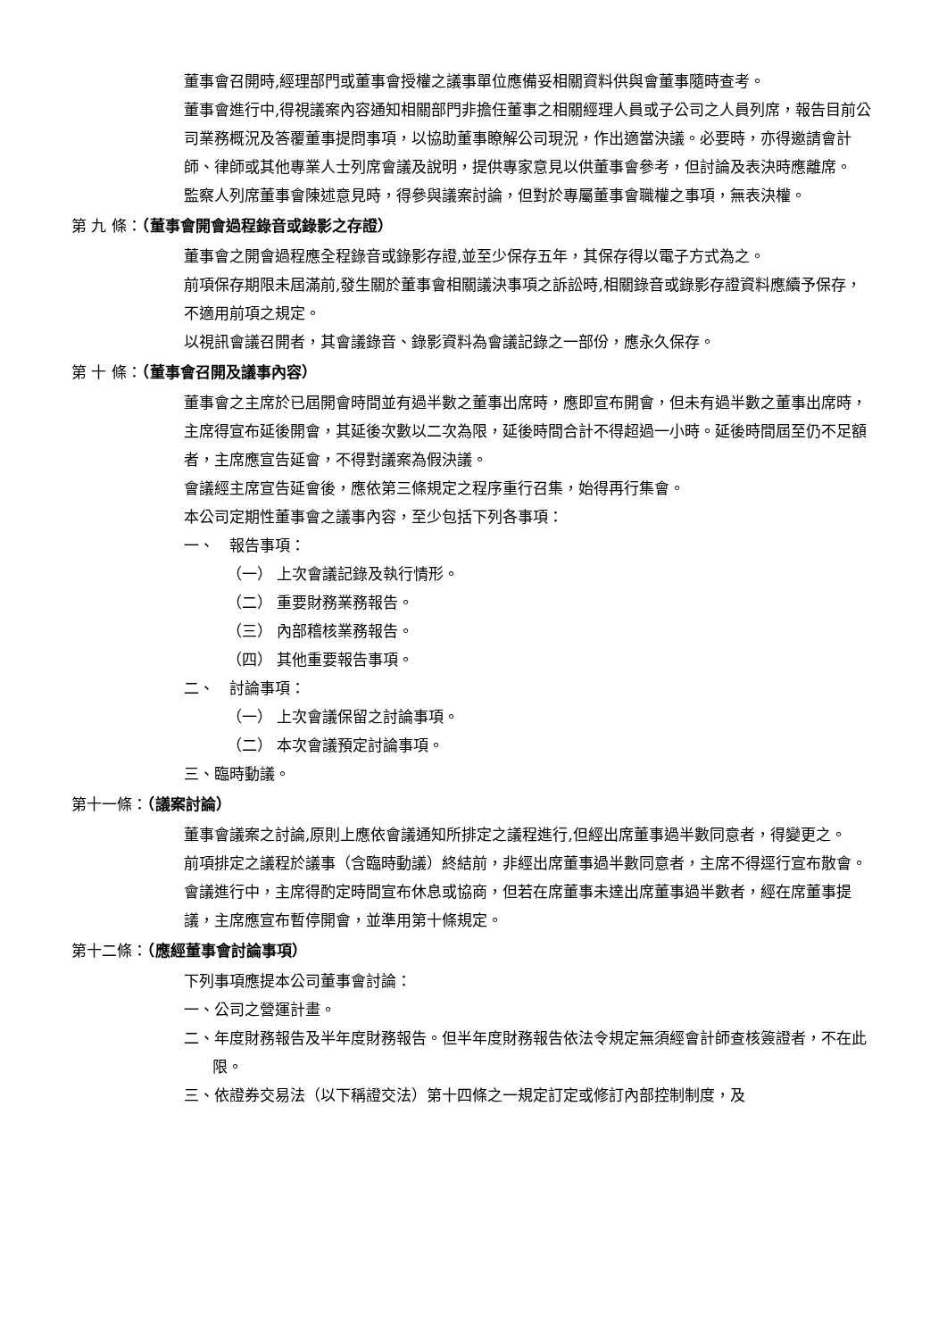董事會召開時,經理部門或董事會授權之議事單位應備妥相關資料供與會董事隨時查考。
董事會進行中,得視議案內容通知相關部門非擔任董事之相關經理人員或子公司之人員列席，報告目前公司業務概況及答覆董事提問事項，以協助董事瞭解公司現況，作出適當決議。必要時，亦得邀請會計師、律師或其他專業人士列席會議及說明，提供專家意見以供董事會參考，但討論及表決時應離席。
監察人列席董事會陳述意見時，得參與議案討論，但對於專屬董事會職權之事項，無表決權。
第 九 條：（董事會開會過程錄音或錄影之存證）
董事會之開會過程應全程錄音或錄影存證,並至少保存五年，其保存得以電子方式為之。
前項保存期限未屆滿前,發生關於董事會相關議決事項之訴訟時,相關錄音或錄影存證資料應續予保存，不適用前項之規定。
以視訊會議召開者，其會議錄音、錄影資料為會議記錄之一部份，應永久保存。
第 十 條：（董事會召開及議事內容）
董事會之主席於已屆開會時間並有過半數之董事出席時，應即宣布開會，但未有過半數之董事出席時，主席得宣布延後開會，其延後次數以二次為限，延後時間合計不得超過一小時。延後時間屆至仍不足額者，主席應宣告延會，不得對議案為假決議。
會議經主席宣告延會後，應依第三條規定之程序重行召集，始得再行集會。
本公司定期性董事會之議事內容，至少包括下列各事項：
一、　報告事項：
（一） 上次會議記錄及執行情形。
（二） 重要財務業務報告。
（三） 內部稽核業務報告。
（四） 其他重要報告事項。
二、　討論事項：
（一） 上次會議保留之討論事項。
（二） 本次會議預定討論事項。
三、臨時動議。
第十一條：（議案討論）
董事會議案之討論,原則上應依會議通知所排定之議程進行,但經出席董事過半數同意者，得變更之。
前項排定之議程於議事（含臨時動議）終結前，非經出席董事過半數同意者，主席不得逕行宣布散會。
會議進行中，主席得酌定時間宣布休息或協商，但若在席董事未達出席董事過半數者，經在席董事提議，主席應宣布暫停開會，並準用第十條規定。
第十二條：（應經董事會討論事項）
下列事項應提本公司董事會討論：
一、公司之營運計畫。
二、年度財務報告及半年度財務報告。但半年度財務報告依法令規定無須經會計師查核簽證者，不在此限。
三、依證券交易法（以下稱證交法）第十四條之一規定訂定或修訂內部控制制度，及